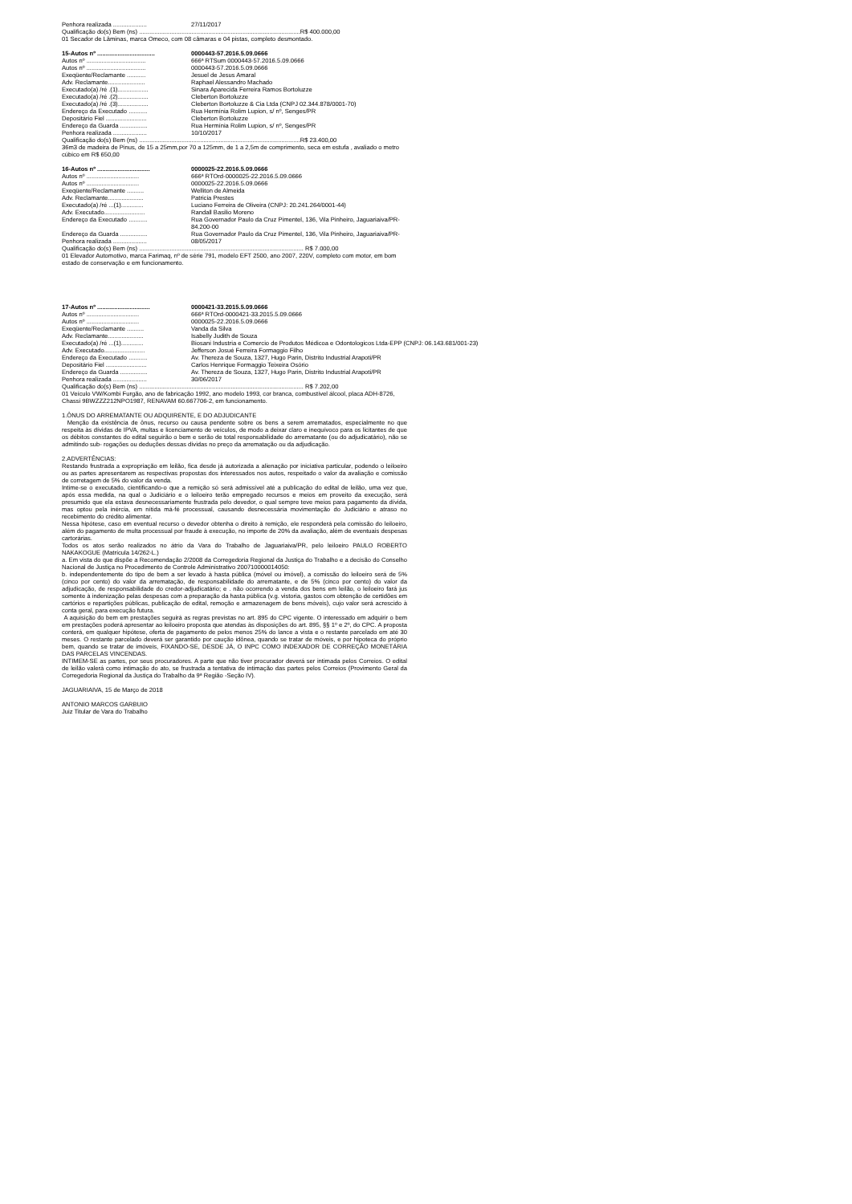Penhora realizada ....................
27/11/2017
Qualificação do(s) Bem (ns) ...............................................................................................R$ 400.000,00
01 Secador de Lâminas, marca Omeco, com 08 câmaras e 04 pistas, completo desmontado.
15-Autos nº ..................................
0000443-57.2016.5.09.0666
Autos nº ...................................
666ª RTSum 0000443-57.2016.5.09.0666
Autos nº ...................................
0000443-57.2016.5.09.0666
Exeqüente/Reclamante ........... Jesuel de Jesus Amaral
Adv. Reclamante......................
Raphael Alessandro Machado
Executado(a) /ré .(1)..................
Sinara Aparecida Ferreira Ramos Bortoluzze
Executado(a) /ré .(2)..................
Cleberton Bortoluzze
Executado(a) /ré .(3)..................
Cleberton Bortoluzze & Cia Ltda (CNPJ 02.344.878/0001-70)
Endereço da Executado ........... Rua Hermínia Rolim Lupion, s/ nº, Senges/PR
Depositário Fiel ........................
Cleberton Bortoluzze
Endereço da Guarda ................ Rua Hermínia Rolim Lupion, s/ nº, Senges/PR
Penhora realizada ....................
10/10/2017
Qualificação do(s) Bem (ns) ...............................................................................................R$ 23.400,00
36m3 de madeira de Pinus, de 15 a 25mm,por 70 a 125mm, de 1 a 2,5m de comprimento, seca em estufa , avaliado o metro cúbico em R$ 650,00
16-Autos nº ...............................
0000025-22.2016.5.09.0666
Autos nº ...............................
666ª RTOrd-0000025-22.2016.5.09.0666
Autos nº ...............................
0000025-22.2016.5.09.0666
Exeqüente/Reclamante .......... Welliton de Almeida
Adv. Reclamante.....................
Patricia Prestes
Executado(a) /ré ...(1).............
Luciano Ferreira de Oliveira (CNPJ: 20.241.264/0001-44)
Adv. Executado........................
Randall Basilio Moreno
Endereço da Executado ........... Rua Governador Paulo da Cruz Pimentel, 136, Vila Pinheiro, Jaguariaiva/PR-84.200-00
Endereço da Guarda ................ Rua Governador Paulo da Cruz Pimentel, 136, Vila Pinheiro, Jaguariaiva/PR-
Penhora realizada ....................
08/05/2017
Qualificação do(s) Bem (ns) ................................................................................................. R$ 7.000,00
01 Elevador Automotivo, marca Farimaq, nº de série 791, modelo EFT 2500, ano 2007, 220V, completo com motor, em bom estado de conservação e em funcionamento.
17-Autos nº ...............................
0000421-33.2015.5.09.0666
Autos nº ...............................
666ª RTOrd-0000421-33.2015.5.09.0666
Autos nº ...............................
0000025-22.2016.5.09.0666
Exeqüente/Reclamante .......... Vanda da Silva
Adv. Reclamante.....................
Isabelly Judith de Souza
Executado(a) /ré ...(1).............
Biosani Industria e Comercio de Produtos Médicoa e Odontologicos Ltda-EPP (CNPJ: 06.143.681/001-23)
Adv. Executado........................
Jefferson Josué Ferreira Formaggio Filho
Endereço da Executado ........... Av. Thereza de Souza, 1327, Hugo Parin, Distrito Industrial Arapoti/PR
Depositário Fiel ........................
Carlos Henrique Formaggio Teixeira Osório
Endereço da Guarda ................ Av. Thereza de Souza, 1327, Hugo Parin, Distrito Industrial Arapoti/PR
Penhora realizada ....................
30/06/2017
Qualificação do(s) Bem (ns) ................................................................................................. R$ 7.202,00
01 Veículo VW/Kombi Furgão, ano de fabricação 1992, ano modelo 1993, cor branca, combustível álcool, placa ADH-8726, Chassi 9BWZZZ212NPO1987, RENAVAM 60.667706-2, em funcionamento.
1.ÔNUS DO ARREMATANTE OU ADQUIRENTE, E DO ADJUDICANTE
Menção da existência de ônus, recurso ou causa pendente sobre os bens a serem arrematados, especialmente no que respeita às dívidas de IPVA, multas e licenciamento de veículos, de modo a deixar claro e inequívoco para os licitantes de que os débitos constantes do edital seguirão o bem e serão de total responsabilidade do arrematante (ou do adjudicatário), não se admitindo sub- rogações ou deduções dessas dívidas no preço da arrematação ou da adjudicação.
2.ADVERTÊNCIAS:
Restando frustrada a expropriação em leilão, fica desde já autorizada a alienação por iniciativa particular, podendo o leiloeiro ou as partes apresentarem as respectivas propostas dos interessados nos autos, respeitado o valor da avaliação e comissão de corretagem de 5% do valor da venda.
Intime-se o executado, cientificando-o que a remição só será admissível até a publicação do edital de leilão, uma vez que, após essa medida, na qual o Judiciário e o leiloeiro terão empregado recursos e meios em proveito da execução, será presumido que ela estava desnecessariamente frustrada pelo devedor, o qual sempre teve meios para pagamento da dívida, mas optou pela inércia, em nítida má-fé processual, causando desnecessária movimentação do Judiciário e atraso no recebimento do crédito alimentar.
Nessa hipótese, caso em eventual recurso o devedor obtenha o direito à remição, ele responderá pela comissão do leiloeiro, além do pagamento de multa processual por fraude à execução, no importe de 20% da avaliação, além de eventuais despesas cartorárias.
Todos os atos serão realizados no átrio da Vara do Trabalho de Jaguariaiva/PR, pelo leiloeiro PAULO ROBERTO NAKAKOGUE (Matrícula 14/262-L.)
a. Em vista do que dispõe a Recomendação 2/2008 da Corregedoria Regional da Justiça do Trabalho e a decisão do Conselho Nacional de Justiça no Procedimento de Controle Administrativo 200710000014050:
b. independentemente do tipo de bem a ser levado à hasta pública (móvel ou imóvel), a comissão do leiloeiro será de 5% (cinco por cento) do valor da arrematação, de responsabilidade do arrematante, e de 5% (cinco por cento) do valor da adjudicação, de responsabilidade do credor-adjudicatário; e . não ocorrendo a venda dos bens em leilão, o leiloeiro fará jus somente à indenização pelas despesas com a preparação da hasta pública (v.g. vistoria, gastos com obtenção de certidões em cartórios e repartições públicas, publicação de edital, remoção e armazenagem de bens móveis), cujo valor será acrescido à conta geral, para execução futura.
A aquisição do bem em prestações seguirá as regras previstas no art. 895 do CPC vigente. O interessado em adquirir o bem em prestações poderá apresentar ao leiloeiro proposta que atendas às disposições do art. 895, §§ 1º e 2º, do CPC. A proposta conterá, em qualquer hipótese, oferta de pagamento de pelos menos 25% do lance a vista e o restante parcelado em até 30 meses. O restante parcelado deverá ser garantido por caução idônea, quando se tratar de móveis, e por hipoteca do próprio bem, quando se tratar de imóveis, FIXANDO-SE, DESDE JÁ, O INPC COMO INDEXADOR DE CORREÇÃO MONETÁRIA DAS PARCELAS VINCENDAS.
INTIMEM-SE as partes, por seus procuradores. A parte que não tiver procurador deverá ser intimada pelos Correios. O edital de leilão valerá como intimação do ato, se frustrada a tentativa de intimação das partes pelos Correios (Provimento Geral da Corregedoria Regional da Justiça do Trabalho da 9ª Região -Seção IV).
JAGUARIAIVA, 15 de Março de 2018
ANTONIO MARCOS GARBUIO
Juiz Titular de Vara do Trabalho